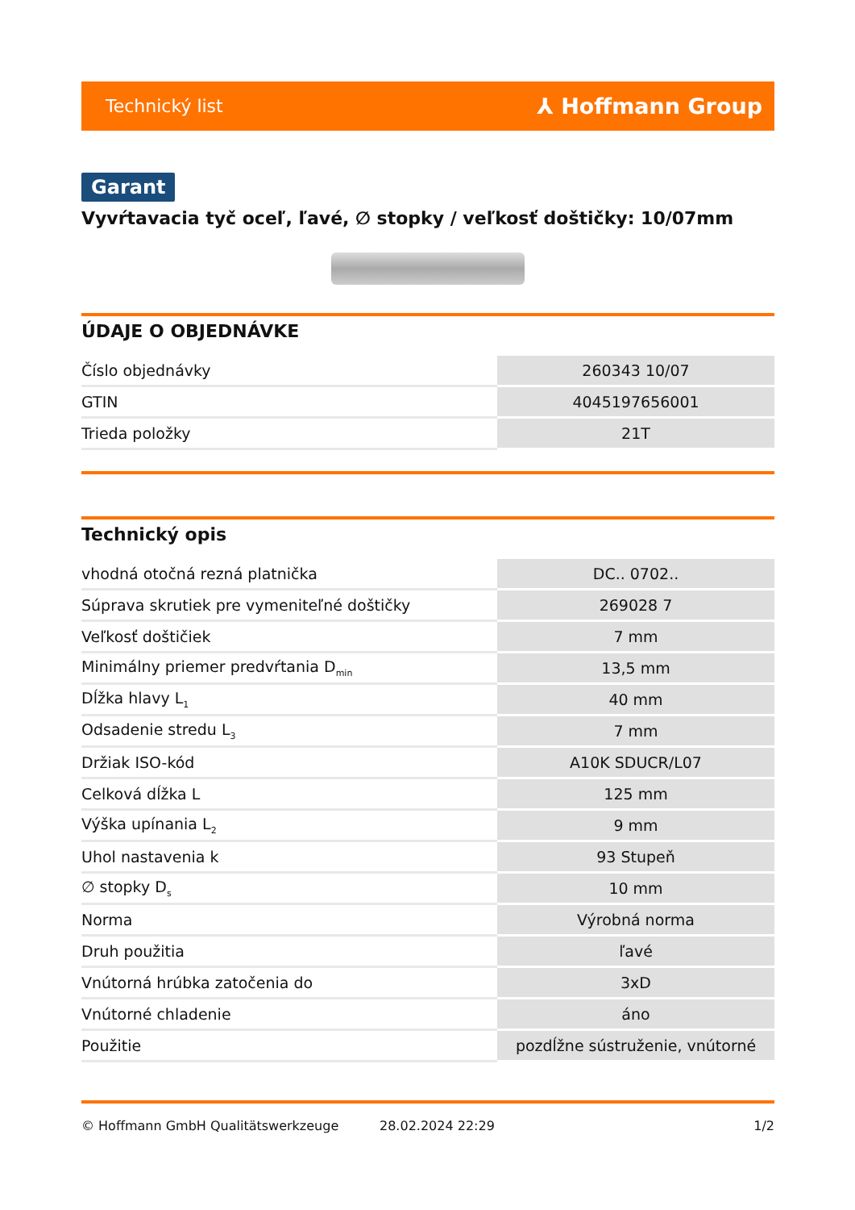Technický list ⅄ Hoffmann Group
Garant
Vyvŕtavacia tyč oceľ, ľavé, ∅ stopky / veľkosť doštičky: 10/07mm
ÚDAJE O OBJEDNÁVKE
| Číslo objednávky | 260343 10/07 |
| GTIN | 4045197656001 |
| Trieda položky | 21T |
Technický opis
| vhodná otočná rezná platnička | DC.. 0702.. |
| Súprava skrutiek pre vymeniteľné doštičky | 269028 7 |
| Veľkosť doštičiek | 7 mm |
| Minimálny priemer predvŕtania D<sub>min</sub> | 13,5 mm |
| Dĺžka hlavy L<sub>1</sub> | 40 mm |
| Odsadenie stredu L<sub>3</sub> | 7 mm |
| Držiak ISO-kód | A10K SDUCR/L07 |
| Celková dĺžka L | 125 mm |
| Výška upínania L<sub>2</sub> | 9 mm |
| Uhol nastavenia k | 93 Stupeň |
| ∅ stopky D<sub>s</sub> | 10 mm |
| Norma | Výrobná norma |
| Druh použitia | ľavé |
| Vnútorná hrúbka zatočenia do | 3xD |
| Vnútorné chladenie | áno |
| Použitie | pozdĺžne sústruženie, vnútorné |
© Hoffmann GmbH Qualitätswerkzeuge 28.02.2024 22:29 1/2